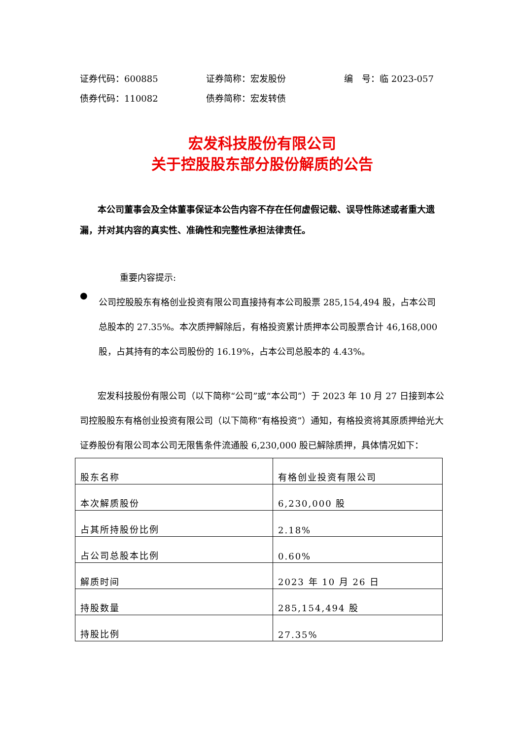证券代码：600885 证券简称：宏发股份 编　号：临 2023-057
债券代码：110082 债券简称：宏发转债
宏发科技股份有限公司
关于控股股东部分股份解质的公告
本公司董事会及全体董事保证本公告内容不存在任何虚假记载、误导性陈述或者重大遗漏，并对其内容的真实性、准确性和完整性承担法律责任。
重要内容提示:
●
公司控股股东有格创业投资有限公司直接持有本公司股票 285,154,494 股，占本公司总股本的 27.35%。本次质押解除后，有格投资累计质押本公司股票合计 46,168,000 股，占其持有的本公司股份的 16.19%，占本公司总股本的 4.43%。
宏发科技股份有限公司（以下简称“公司”或“本公司”）于 2023 年 10 月 27 日接到本公司控股股东有格创业投资有限公司（以下简称“有格投资”）通知，有格投资将其原质押给光大证券股份有限公司本公司无限售条件流通股 6,230,000 股已解除质押，具体情况如下：
| 股东名称 | 有格创业投资有限公司 |
| 本次解质股份 | 6,230,000 股 |
| 占其所持股份比例 | 2.18% |
| 占公司总股本比例 | 0.60% |
| 解质时间 | 2023 年 10 月 26 日 |
| 持股数量 | 285,154,494 股 |
| 持股比例 | 27.35% |